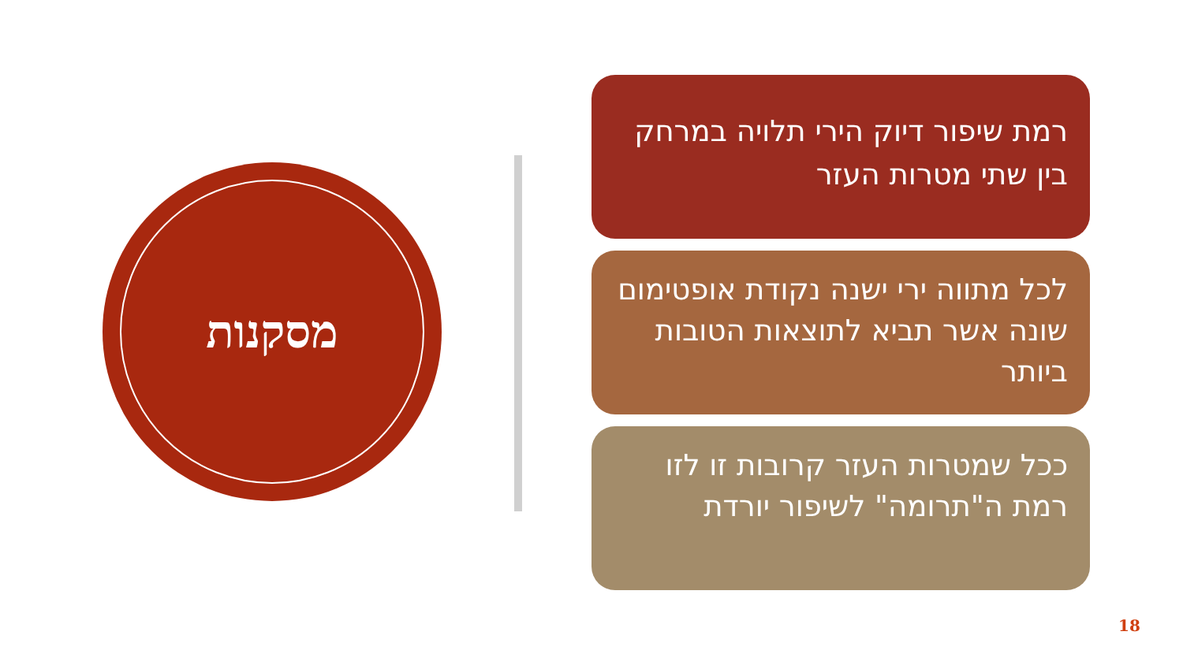מסקנות
רמת שיפור דיוק הירי תלויה במרחק בין שתי מטרות העזר
לכל מתווה ירי ישנה נקודת אופטימום שונה אשר תביא לתוצאות הטובות ביותר
ככל שמטרות העזר קרובות זו לזו רמת ה"תרומה" לשיפור יורדת
18